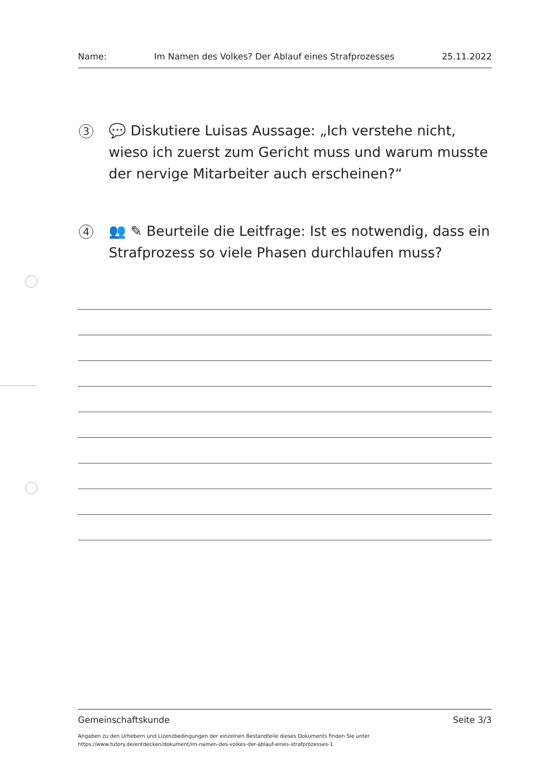Name: Im Namen des Volkes? Der Ablauf eines Strafprozesses 25.11.2022
3
💬 Diskutiere Luisas Aussage: „Ich verstehe nicht, wieso ich zuerst zum Gericht muss und warum musste der nervige Mitarbeiter auch erscheinen?“
4
👥 ✎ Beurteile die Leitfrage: Ist es notwendig, dass ein Strafprozess so viele Phasen durchlaufen muss?
Gemeinschaftskunde Seite 3/3
Angaben zu den Urhebern und Lizenzbedingungen der einzelnen Bestandteile dieses Dokuments finden Sie unter
https://www.tutory.de/entdecken/dokument/im-namen-des-volkes-der-ablauf-eines-strafprozesses-1